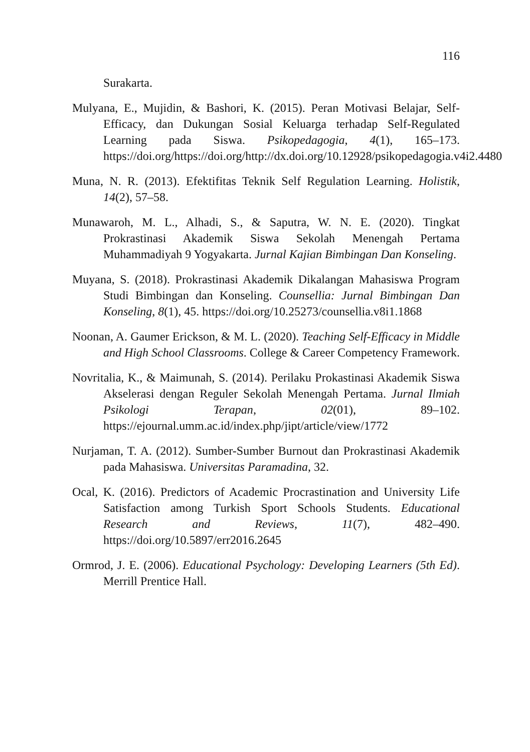116
Surakarta.
Mulyana, E., Mujidin, & Bashori, K. (2015). Peran Motivasi Belajar, Self- Efficacy, dan Dukungan Sosial Keluarga terhadap Self-Regulated Learning pada Siswa. Psikopedagogia, 4(1), 165–173. https://doi.org/https://doi.org/http://dx.doi.org/10.12928/psikopedagogia.v4i2.4480
Muna, N. R. (2013). Efektifitas Teknik Self Regulation Learning. Holistik, 14(2), 57–58.
Munawaroh, M. L., Alhadi, S., & Saputra, W. N. E. (2020). Tingkat Prokrastinasi Akademik Siswa Sekolah Menengah Pertama Muhammadiyah 9 Yogyakarta. Jurnal Kajian Bimbingan Dan Konseling.
Muyana, S. (2018). Prokrastinasi Akademik Dikalangan Mahasiswa Program Studi Bimbingan dan Konseling. Counsellia: Jurnal Bimbingan Dan Konseling, 8(1), 45. https://doi.org/10.25273/counsellia.v8i1.1868
Noonan, A. Gaumer Erickson, & M. L. (2020). Teaching Self-Efficacy in Middle and High School Classrooms. College & Career Competency Framework.
Novritalia, K., & Maimunah, S. (2014). Perilaku Prokastinasi Akademik Siswa Akselerasi dengan Reguler Sekolah Menengah Pertama. Jurnal Ilmiah Psikologi Terapan, 02(01), 89–102. https://ejournal.umm.ac.id/index.php/jipt/article/view/1772
Nurjaman, T. A. (2012). Sumber-Sumber Burnout dan Prokrastinasi Akademik pada Mahasiswa. Universitas Paramadina, 32.
Ocal, K. (2016). Predictors of Academic Procrastination and University Life Satisfaction among Turkish Sport Schools Students. Educational Research and Reviews, 11(7), 482–490. https://doi.org/10.5897/err2016.2645
Ormrod, J. E. (2006). Educational Psychology: Developing Learners (5th Ed). Merrill Prentice Hall.